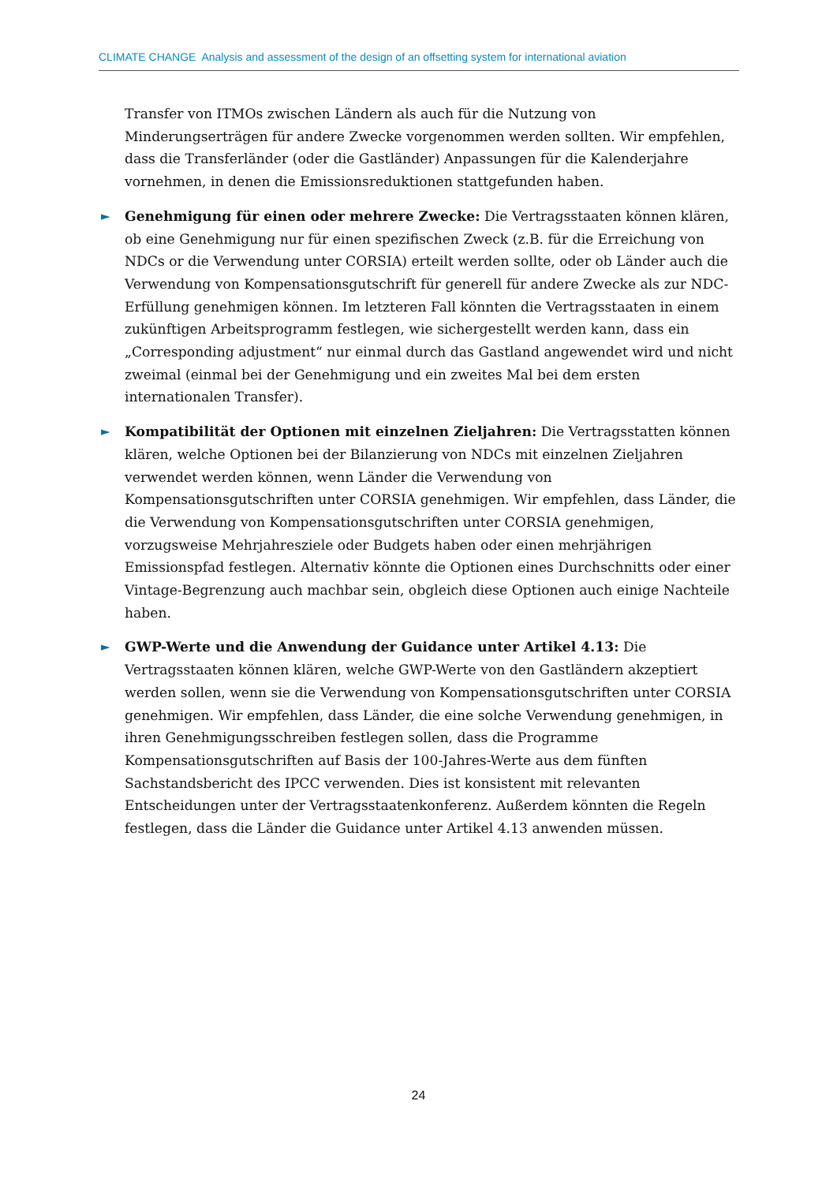CLIMATE CHANGE Analysis and assessment of the design of an offsetting system for international aviation
Transfer von ITMOs zwischen Ländern als auch für die Nutzung von Minderungserträgen für andere Zwecke vorgenommen werden sollten. Wir empfehlen, dass die Transferländer (oder die Gastländer) Anpassungen für die Kalenderjahre vornehmen, in denen die Emissionsreduktionen stattgefunden haben.
► Genehmigung für einen oder mehrere Zwecke: Die Vertragsstaaten können klären, ob eine Genehmigung nur für einen spezifischen Zweck (z.B. für die Erreichung von NDCs or die Verwendung unter CORSIA) erteilt werden sollte, oder ob Länder auch die Verwendung von Kompensationsgutschrift für generell für andere Zwecke als zur NDC-Erfüllung genehmigen können. Im letzteren Fall könnten die Vertragsstaaten in einem zukünftigen Arbeitsprogramm festlegen, wie sichergestellt werden kann, dass ein „Corresponding adjustment“ nur einmal durch das Gastland angewendet wird und nicht zweimal (einmal bei der Genehmigung und ein zweites Mal bei dem ersten internationalen Transfer).
► Kompatibilität der Optionen mit einzelnen Zieljahren: Die Vertragsstatten können klären, welche Optionen bei der Bilanzierung von NDCs mit einzelnen Zieljahren verwendet werden können, wenn Länder die Verwendung von Kompensationsgutschriften unter CORSIA genehmigen. Wir empfehlen, dass Länder, die die Verwendung von Kompensationsgutschriften unter CORSIA genehmigen, vorzugsweise Mehrjahresziele oder Budgets haben oder einen mehrjährigen Emissionspfad festlegen. Alternativ könnte die Optionen eines Durchschnitts oder einer Vintage-Begrenzung auch machbar sein, obgleich diese Optionen auch einige Nachteile haben.
► GWP-Werte und die Anwendung der Guidance unter Artikel 4.13: Die Vertragsstaaten können klären, welche GWP-Werte von den Gastländern akzeptiert werden sollen, wenn sie die Verwendung von Kompensationsgutschriften unter CORSIA genehmigen. Wir empfehlen, dass Länder, die eine solche Verwendung genehmigen, in ihren Genehmigungsschreiben festlegen sollen, dass die Programme Kompensationsgutschriften auf Basis der 100-Jahres-Werte aus dem fünften Sachstandsbericht des IPCC verwenden. Dies ist konsistent mit relevanten Entscheidungen unter der Vertragsstaatenkonferenz. Außerdem könnten die Regeln festlegen, dass die Länder die Guidance unter Artikel 4.13 anwenden müssen.
24